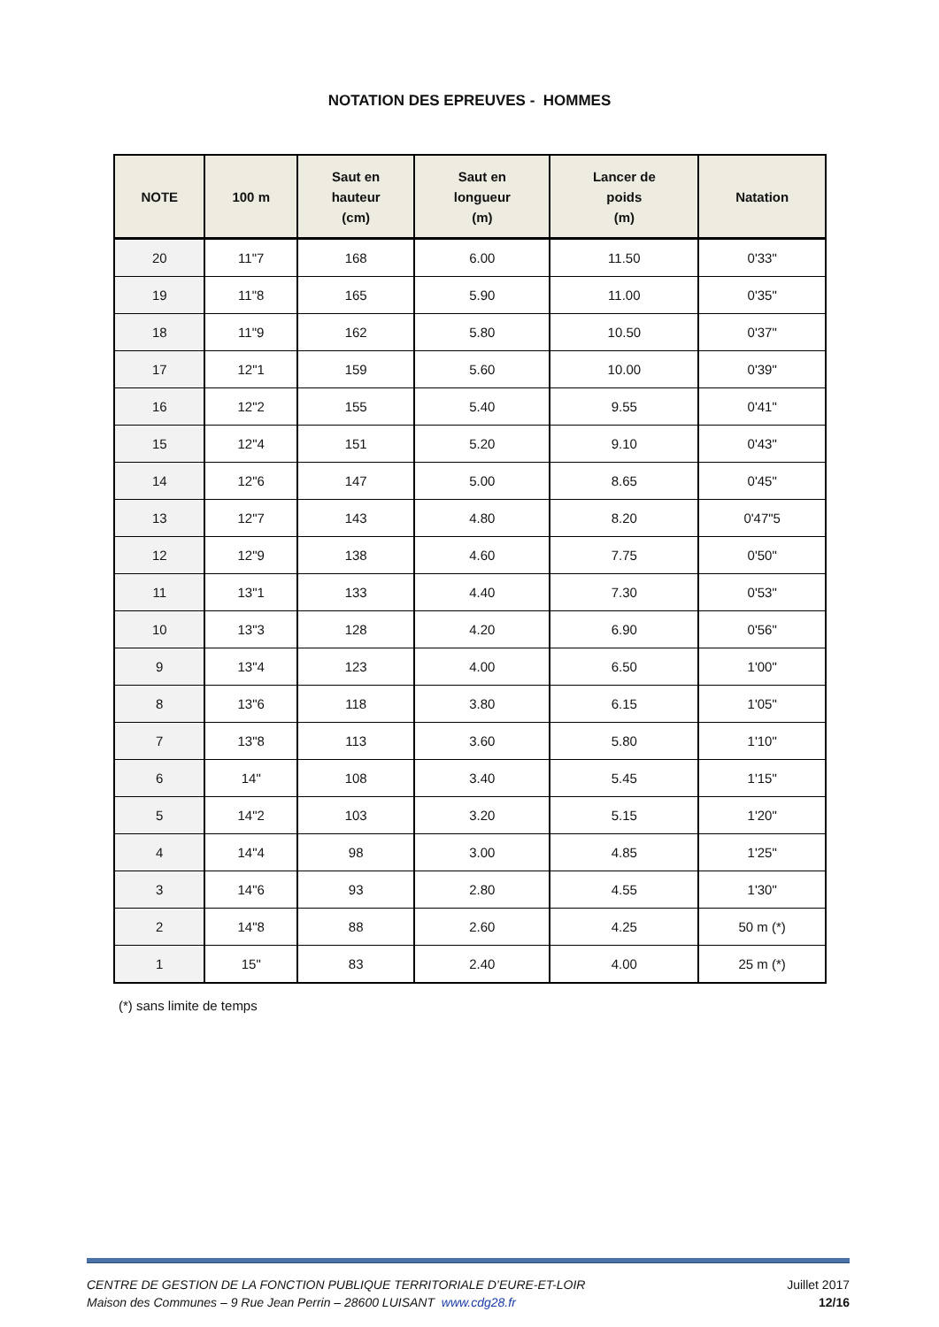NOTATION DES EPREUVES - HOMMES
| NOTE | 100 m | Saut en hauteur (cm) | Saut en longueur (m) | Lancer de poids (m) | Natation |
| --- | --- | --- | --- | --- | --- |
| 20 | 11"7 | 168 | 6.00 | 11.50 | 0'33" |
| 19 | 11"8 | 165 | 5.90 | 11.00 | 0'35" |
| 18 | 11"9 | 162 | 5.80 | 10.50 | 0'37" |
| 17 | 12"1 | 159 | 5.60 | 10.00 | 0'39" |
| 16 | 12"2 | 155 | 5.40 | 9.55 | 0'41" |
| 15 | 12"4 | 151 | 5.20 | 9.10 | 0'43" |
| 14 | 12"6 | 147 | 5.00 | 8.65 | 0'45" |
| 13 | 12"7 | 143 | 4.80 | 8.20 | 0'47"5 |
| 12 | 12"9 | 138 | 4.60 | 7.75 | 0'50" |
| 11 | 13"1 | 133 | 4.40 | 7.30 | 0'53" |
| 10 | 13"3 | 128 | 4.20 | 6.90 | 0'56" |
| 9 | 13"4 | 123 | 4.00 | 6.50 | 1'00" |
| 8 | 13"6 | 118 | 3.80 | 6.15 | 1'05" |
| 7 | 13"8 | 113 | 3.60 | 5.80 | 1'10" |
| 6 | 14" | 108 | 3.40 | 5.45 | 1'15" |
| 5 | 14"2 | 103 | 3.20 | 5.15 | 1'20" |
| 4 | 14"4 | 98 | 3.00 | 4.85 | 1'25" |
| 3 | 14"6 | 93 | 2.80 | 4.55 | 1'30" |
| 2 | 14"8 | 88 | 2.60 | 4.25 | 50 m (*) |
| 1 | 15" | 83 | 2.40 | 4.00 | 25 m (*) |
(*) sans limite de temps
CENTRE DE GESTION DE LA FONCTION PUBLIQUE TERRITORIALE D’EURE-ET-LOIR Juillet 2017
Maison des Communes – 9 Rue Jean Perrin – 28600 LUISANT www.cdg28.fr 12/16